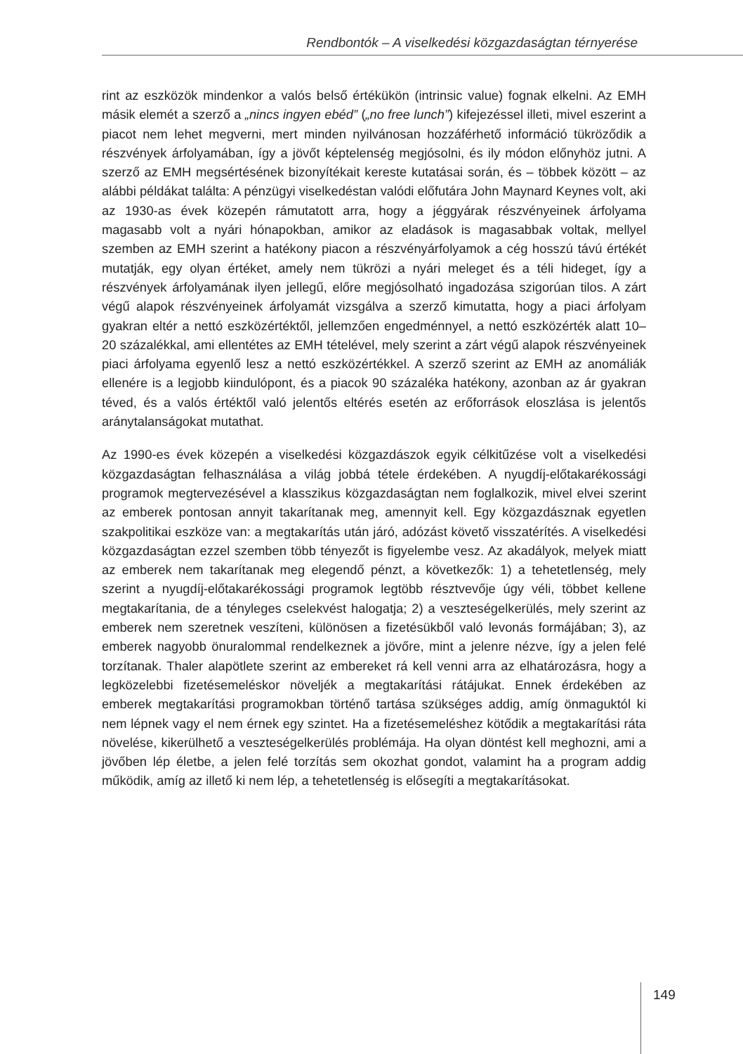Rendbontók – A viselkedési közgazdaságtan térnyerése
rint az eszközök mindenkor a valós belső értékükön (intrinsic value) fognak elkelni. Az EMH másik elemét a szerző a „nincs ingyen ebéd” („no free lunch”) kifejezéssel illeti, mivel eszerint a piacot nem lehet megverni, mert minden nyilvánosan hozzáférhető információ tükröződik a részvények árfolyamában, így a jövőt képtelenség megjósolni, és ily módon előnyhöz jutni. A szerző az EMH megsértésének bizonyítékait kereste kutatásai során, és – többek között – az alábbi példákat találta: A pénzügyi viselkedéstan valódi előfutára John Maynard Keynes volt, aki az 1930-as évek közepén rámutatott arra, hogy a jéggyárak részvényeinek árfolyama magasabb volt a nyári hónapokban, amikor az eladások is magasabbak voltak, mellyel szemben az EMH szerint a hatékony piacon a részvényárfolyamok a cég hosszú távú értékét mutatják, egy olyan értéket, amely nem tükrözi a nyári meleget és a téli hideget, így a részvények árfolyamának ilyen jellegű, előre megjósolható ingadozása szigorúan tilos. A zárt végű alapok részvényeinek árfolyamát vizsgálva a szerző kimutatta, hogy a piaci árfolyam gyakran eltér a nettó eszközértéktől, jellemzően engedménnyel, a nettó eszközérték alatt 10–20 százalékkal, ami ellentétes az EMH tételével, mely szerint a zárt végű alapok részvényeinek piaci árfolyama egyenlő lesz a nettó eszközértékkel. A szerző szerint az EMH az anomáliák ellenére is a legjobb kiindulópont, és a piacok 90 százaléka hatékony, azonban az ár gyakran téved, és a valós értéktől való jelentős eltérés esetén az erőforrások eloszlása is jelentős aránytalanságokat mutathat.
Az 1990-es évek közepén a viselkedési közgazdászok egyik célkitűzése volt a viselkedési közgazdaságtan felhasználása a világ jobbá tétele érdekében. A nyugdíj-előtakarékossági programok megtervezésével a klasszikus közgazdaságtan nem foglalkozik, mivel elvei szerint az emberek pontosan annyit takarítanak meg, amennyit kell. Egy közgazdásznak egyetlen szakpolitikai eszköze van: a megtakarítás után járó, adózást követő visszatérítés. A viselkedési közgazdaságtan ezzel szemben több tényezőt is figyelembe vesz. Az akadályok, melyek miatt az emberek nem takarítanak meg elegendő pénzt, a következők: 1) a tehetetlenség, mely szerint a nyugdíj-előtakarékossági programok legtöbb résztvevője úgy véli, többet kellene megtakarítania, de a tényleges cselekvést halogatja; 2) a veszteségelkerülés, mely szerint az emberek nem szeretnek veszíteni, különösen a fizetésükből való levonás formájában; 3), az emberek nagyobb önuralommal rendelkeznek a jövőre, mint a jelenre nézve, így a jelen felé torzítanak. Thaler alapötlete szerint az embereket rá kell venni arra az elhatározásra, hogy a legközelebbi fizetésemeléskor növeljék a megtakarítási rátájukat. Ennek érdekében az emberek megtakarítási programokban történő tartása szükséges addig, amíg önmaguktól ki nem lépnek vagy el nem érnek egy szintet. Ha a fizetésemeléshez kötődik a megtakarítási ráta növelése, kikerülhető a veszteségelkerülés problémája. Ha olyan döntést kell meghozni, ami a jövőben lép életbe, a jelen felé torzítás sem okozhat gondot, valamint ha a program addig működik, amíg az illető ki nem lép, a tehetetlenség is elősegíti a megtakarításokat.
149